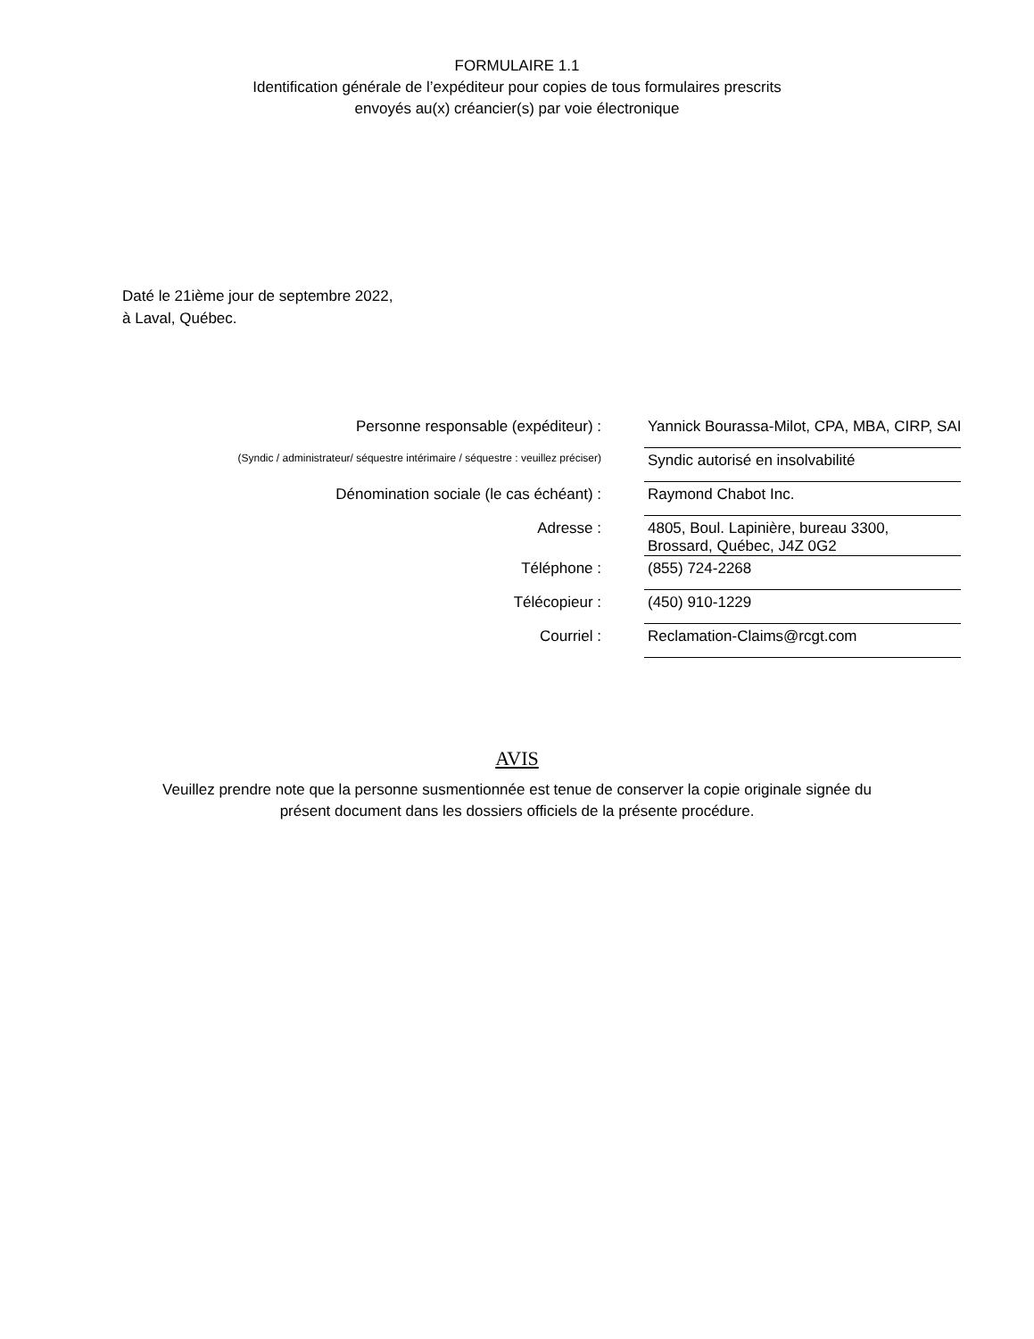FORMULAIRE 1.1
Identification générale de l’expéditeur pour copies de tous formulaires prescrits
envoyés au(x) créancier(s) par voie électronique
Daté le 21ième jour de septembre 2022,
à Laval, Québec.
| Personne responsable (expéditeur) : | Yannick Bourassa-Milot, CPA, MBA, CIRP, SAI |
| (Syndic / administrateur/ séquestre intérimaire / séquestre : veuillez préciser) | Syndic autorisé en insolvabilité |
| Dénomination sociale (le cas échéant) : | Raymond Chabot Inc. |
| Adresse : | 4805, Boul. Lapinière, bureau 3300, Brossard, Québec, J4Z 0G2 |
| Téléphone : | (855) 724-2268 |
| Télécopieur : | (450) 910-1229 |
| Courriel : | Reclamation-Claims@rcgt.com |
AVIS
Veuillez prendre note que la personne susmentionnée est tenue de conserver la copie originale signée du
présent document dans les dossiers officiels de la présente procédure.